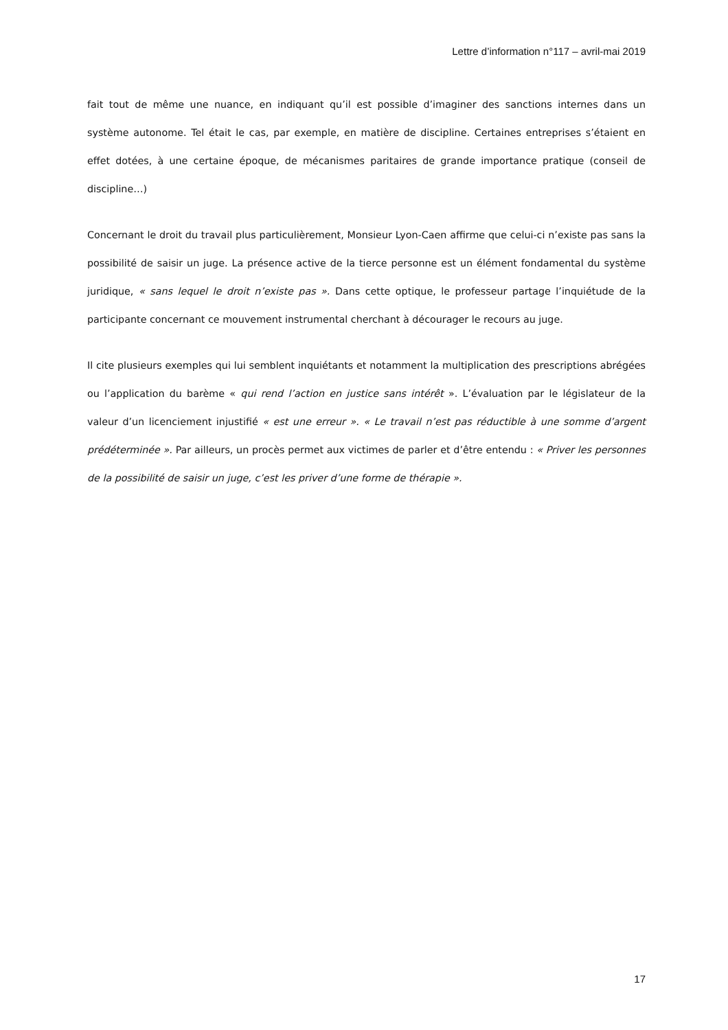Lettre d’information n°117 – avril-mai 2019
fait tout de même une nuance, en indiquant qu’il est possible d’imaginer des sanctions internes dans un système autonome. Tel était le cas, par exemple, en matière de discipline. Certaines entreprises s’étaient en effet dotées, à une certaine époque, de mécanismes paritaires de grande importance pratique (conseil de discipline…)
Concernant le droit du travail plus particulièrement, Monsieur Lyon-Caen affirme que celui-ci n’existe pas sans la possibilité de saisir un juge. La présence active de la tierce personne est un élément fondamental du système juridique, « sans lequel le droit n’existe pas ». Dans cette optique, le professeur partage l’inquiétude de la participante concernant ce mouvement instrumental cherchant à décourager le recours au juge.
Il cite plusieurs exemples qui lui semblent inquiétants et notamment la multiplication des prescriptions abrégées ou l’application du barème « qui rend l’action en justice sans intérêt ». L’évaluation par le législateur de la valeur d’un licenciement injustifié « est une erreur ». « Le travail n’est pas réductible à une somme d’argent prédéterminée ». Par ailleurs, un procès permet aux victimes de parler et d’être entendu : « Priver les personnes de la possibilité de saisir un juge, c’est les priver d’une forme de thérapie ».
17